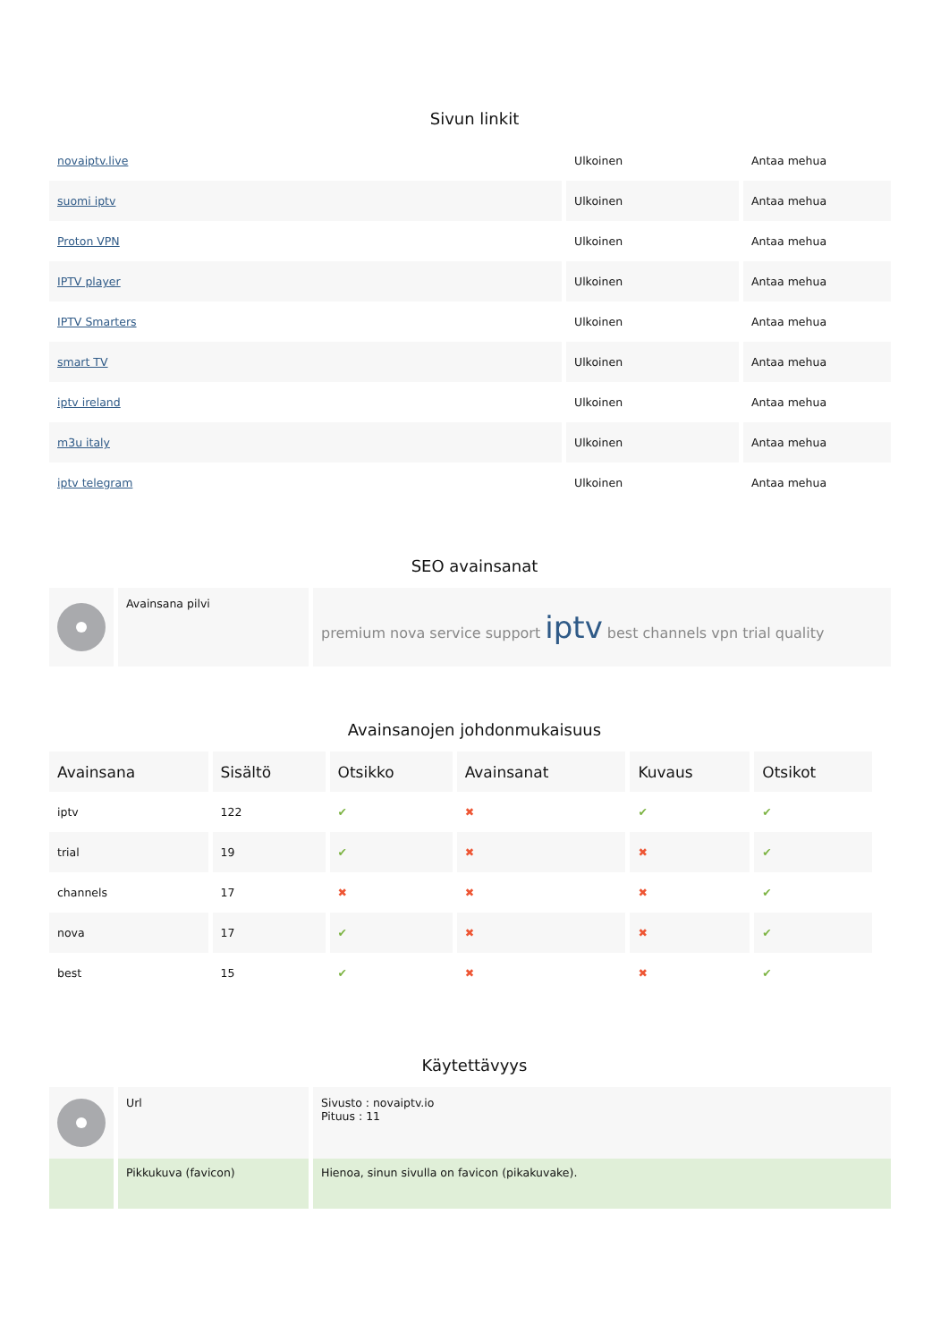Sivun linkit
| novaiptv.live | Ulkoinen | Antaa mehua |
| suomi iptv | Ulkoinen | Antaa mehua |
| Proton VPN | Ulkoinen | Antaa mehua |
| IPTV player | Ulkoinen | Antaa mehua |
| IPTV Smarters | Ulkoinen | Antaa mehua |
| smart TV | Ulkoinen | Antaa mehua |
| iptv ireland | Ulkoinen | Antaa mehua |
| m3u italy | Ulkoinen | Antaa mehua |
| iptv telegram | Ulkoinen | Antaa mehua |
SEO avainsanat
| | Avainsana pilvi | premium nova service support iptv best channels vpn trial quality |
Avainsanojen johdonmukaisuus
| Avainsana | Sisältö | Otsikko | Avainsanat | Kuvaus | Otsikot |
| --- | --- | --- | --- | --- | --- |
| iptv | 122 | ✔ | ✖ | ✔ | ✔ |
| trial | 19 | ✔ | ✖ | ✖ | ✔ |
| channels | 17 | ✖ | ✖ | ✖ | ✔ |
| nova | 17 | ✔ | ✖ | ✖ | ✔ |
| best | 15 | ✔ | ✖ | ✖ | ✔ |
Käytettävyys
| | Url | Sivusto : novaiptv.io Pituus : 11 |
| | Pikkukuva (favicon) | Hienoa, sinun sivulla on favicon (pikakuvake). |